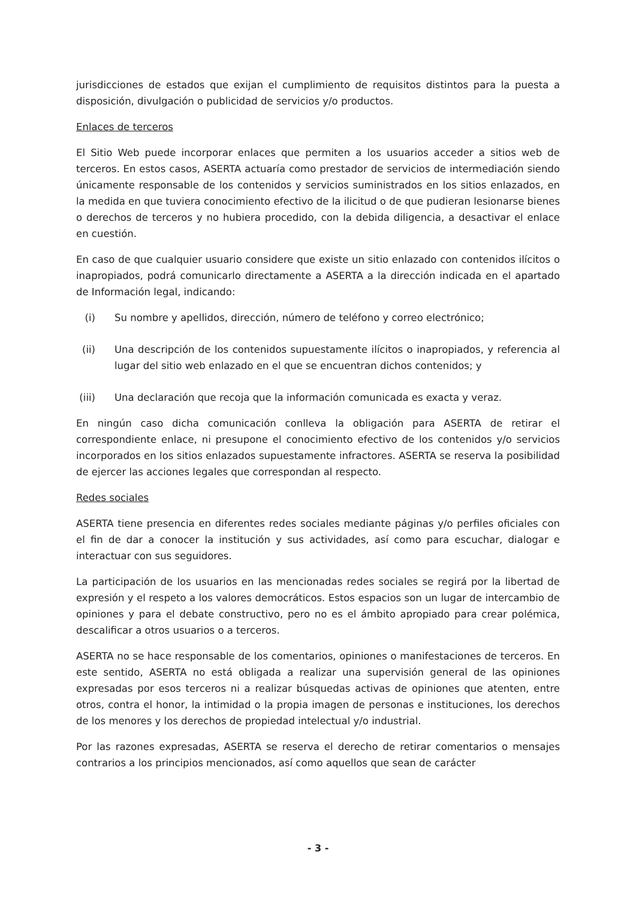jurisdicciones de estados que exijan el cumplimiento de requisitos distintos para la puesta a disposición, divulgación o publicidad de servicios y/o productos.
Enlaces de terceros
El Sitio Web puede incorporar enlaces que permiten a los usuarios acceder a sitios web de terceros. En estos casos, ASERTA actuaría como prestador de servicios de intermediación siendo únicamente responsable de los contenidos y servicios suministrados en los sitios enlazados, en la medida en que tuviera conocimiento efectivo de la ilicitud o de que pudieran lesionarse bienes o derechos de terceros y no hubiera procedido, con la debida diligencia, a desactivar el enlace en cuestión.
En caso de que cualquier usuario considere que existe un sitio enlazado con contenidos ilícitos o inapropiados, podrá comunicarlo directamente a ASERTA a la dirección indicada en el apartado de Información legal, indicando:
(i) Su nombre y apellidos, dirección, número de teléfono y correo electrónico;
(ii) Una descripción de los contenidos supuestamente ilícitos o inapropiados, y referencia al lugar del sitio web enlazado en el que se encuentran dichos contenidos; y
(iii) Una declaración que recoja que la información comunicada es exacta y veraz.
En ningún caso dicha comunicación conlleva la obligación para ASERTA de retirar el correspondiente enlace, ni presupone el conocimiento efectivo de los contenidos y/o servicios incorporados en los sitios enlazados supuestamente infractores. ASERTA se reserva la posibilidad de ejercer las acciones legales que correspondan al respecto.
Redes sociales
ASERTA tiene presencia en diferentes redes sociales mediante páginas y/o perfiles oficiales con el fin de dar a conocer la institución y sus actividades, así como para escuchar, dialogar e interactuar con sus seguidores.
La participación de los usuarios en las mencionadas redes sociales se regirá por la libertad de expresión y el respeto a los valores democráticos. Estos espacios son un lugar de intercambio de opiniones y para el debate constructivo, pero no es el ámbito apropiado para crear polémica, descalificar a otros usuarios o a terceros.
ASERTA no se hace responsable de los comentarios, opiniones o manifestaciones de terceros. En este sentido, ASERTA no está obligada a realizar una supervisión general de las opiniones expresadas por esos terceros ni a realizar búsquedas activas de opiniones que atenten, entre otros, contra el honor, la intimidad o la propia imagen de personas e instituciones, los derechos de los menores y los derechos de propiedad intelectual y/o industrial.
Por las razones expresadas, ASERTA se reserva el derecho de retirar comentarios o mensajes contrarios a los principios mencionados, así como aquellos que sean de carácter
- 3 -